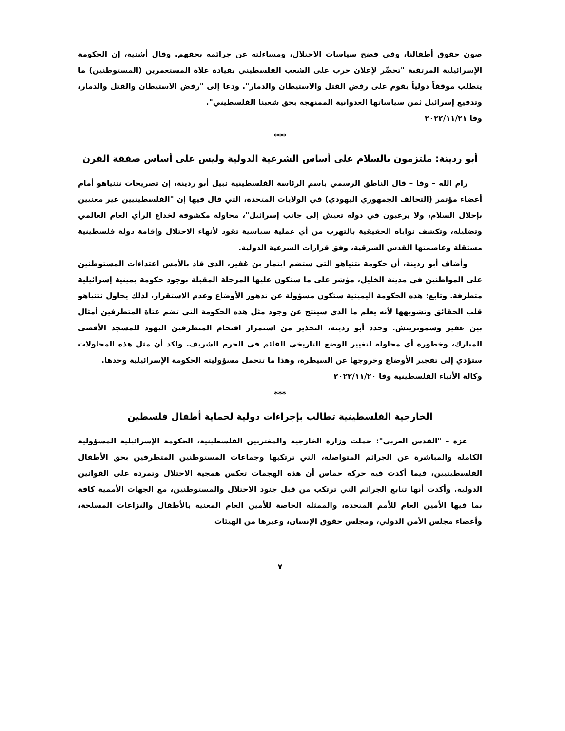صون حقوق أطفالنا، وفي فضح سياسات الاحتلال، ومساءلته عن جرائمه بحقهم. وقال أشتية، إن الحكومة الإسرائيلية المرتقبة "تحضّر لإعلان حرب على الشعب الفلسطيني بقيادة غلاة المستعمرين (المستوطنين) ما يتطلب موقفاً دولياً يقوم على رفض القتل والاستيطان والدمار". ودعا إلى "رفض الاستيطان والقتل والدمار، وتدفيع إسرائيل ثمن سياساتها العدوانية الممنهجة بحق شعبنا الفلسطيني".
وفا ٢٠٢٢/١١/٢١
***
أبو ردينة: ملتزمون بالسلام على أساس الشرعية الدولية وليس على أساس صفقة القرن
رام الله – وفا – قال الناطق الرسمي باسم الرئاسة الفلسطينية نبيل أبو ردينة، إن تصريحات نتنياهو أمام أعضاء مؤتمر (التحالف الجمهوري اليهودي) في الولايات المتحدة، التي قال فيها إن "الفلسطينيين غير معنيين بإحلال السلام، ولا يرغبون في دولة تعيش إلى جانب إسرائيل"، محاولة مكشوفة لخداع الرأي العام العالمي وتضليله، وتكشف نواياه الحقيقية بالتهرب من أي عملية سياسية تقود لأنهاء الاحتلال وإقامة دولة فلسطينية مستقلة وعاصمتها القدس الشرقية، وفق قرارات الشرعية الدولية.
وأضاف أبو ردينة، أن حكومة نتنياهو التي ستضم ايتمار بن غفير، الذي قاد بالأمس اعتداءات المستوطنين على المواطنين في مدينة الخليل، مؤشر على ما ستكون عليها المرحلة المقبلة بوجود حكومة يمينية إسرائيلية متطرفة. وتابع: هذه الحكومة اليمينية ستكون مسؤولة عن تدهور الأوضاع وعدم الاستقرار، لذلك يحاول نتنياهو قلب الحقائق وتشويهها لأنه يعلم ما الذي سينتج عن وجود مثل هذه الحكومة التي تضم عتاة المتطرفين أمثال بين غفير وسموتريتش. وجدد أبو ردينة، التحذير من استمرار اقتحام المتطرفين اليهود للمسجد الأقصى المبارك، وخطورة أي محاولة لتغيير الوضع التاريخي القائم في الحرم الشريف. واكد أن مثل هذه المحاولات ستؤدي إلى تفجير الأوضاع وخروجها عن السيطرة، وهذا ما تتحمل مسؤوليته الحكومة الإسرائيلية وحدها.
وكالة الأنباء الفلسطينية وفا ٢٠٢٢/١١/٢٠
***
الخارجية الفلسطينية تطالب بإجراءات دولية لحماية أطفال فلسطين
غزة – "القدس العربي": حملت وزارة الخارجية والمغتربين الفلسطينية، الحكومة الإسرائيلية المسؤولية الكاملة والمباشرة عن الجرائم المتواصلة، التي ترتكبها وجماعات المستوطنين المتطرفين بحق الأطفال الفلسطينيين، فيما أكدت فيه حركة حماس أن هذه الهجمات تعكس همجية الاحتلال وتمرده على القوانين الدولية. وأكدت أنها تتابع الجرائم التي ترتكب من قبل جنود الاحتلال والمستوطنين، مع الجهات الأممية كافة بما فيها الأمين العام للأمم المتحدة، والممثلة الخاصة للأمين العام المعنية بالأطفال والنزاعات المسلحة، وأعضاء مجلس الأمن الدولي، ومجلس حقوق الإنسان، وغيرها من الهيئات
٧